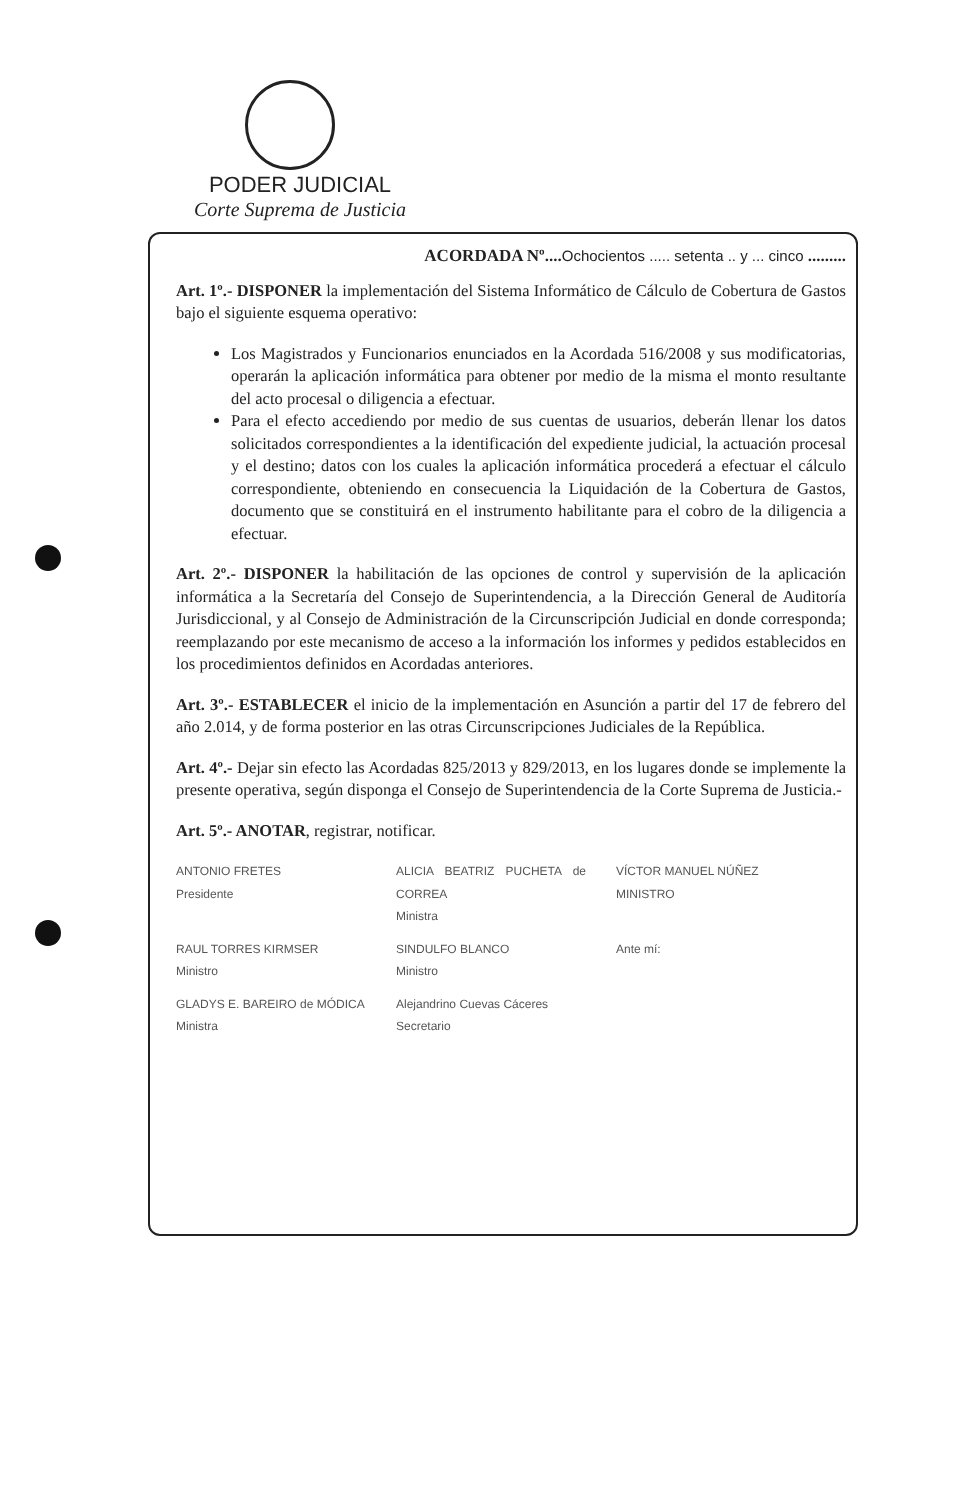PODER JUDICIAL
Corte Suprema de Justicia
ACORDADA Nº....Ochocientos ..... setenta .. y ... cinco .........
Art. 1º.- DISPONER la implementación del Sistema Informático de Cálculo de Cobertura de Gastos bajo el siguiente esquema operativo:
Los Magistrados y Funcionarios enunciados en la Acordada 516/2008 y sus modificatorias, operarán la aplicación informática para obtener por medio de la misma el monto resultante del acto procesal o diligencia a efectuar.
Para el efecto accediendo por medio de sus cuentas de usuarios, deberán llenar los datos solicitados correspondientes a la identificación del expediente judicial, la actuación procesal y el destino; datos con los cuales la aplicación informática procederá a efectuar el cálculo correspondiente, obteniendo en consecuencia la Liquidación de la Cobertura de Gastos, documento que se constituirá en el instrumento habilitante para el cobro de la diligencia a efectuar.
Art. 2º.- DISPONER la habilitación de las opciones de control y supervisión de la aplicación informática a la Secretaría del Consejo de Superintendencia, a la Dirección General de Auditoría Jurisdiccional, y al Consejo de Administración de la Circunscripción Judicial en donde corresponda; reemplazando por este mecanismo de acceso a la información los informes y pedidos establecidos en los procedimientos definidos en Acordadas anteriores.
Art. 3º.- ESTABLECER el inicio de la implementación en Asunción a partir del 17 de febrero del año 2.014, y de forma posterior en las otras Circunscripciones Judiciales de la República.
Art. 4º.- Dejar sin efecto las Acordadas 825/2013 y 829/2013, en los lugares donde se implemente la presente operativa, según disponga el Consejo de Superintendencia de la Corte Suprema de Justicia.-
Art. 5º.- ANOTAR, registrar, notificar.
ANTONIO FRETES
Presidente
ALICIA BEATRIZ PUCHETA de CORREA
Ministra
VÍCTOR MANUEL NÚÑEZ
MINISTRO
RAUL TORRES KIRMSER
Ministro
SINDULFO BLANCO
Ministro
Ante mí:
GLADYS E. BAREIRO de MÓDICA
Ministra
Alejandrino Cuevas Cáceres
Secretario